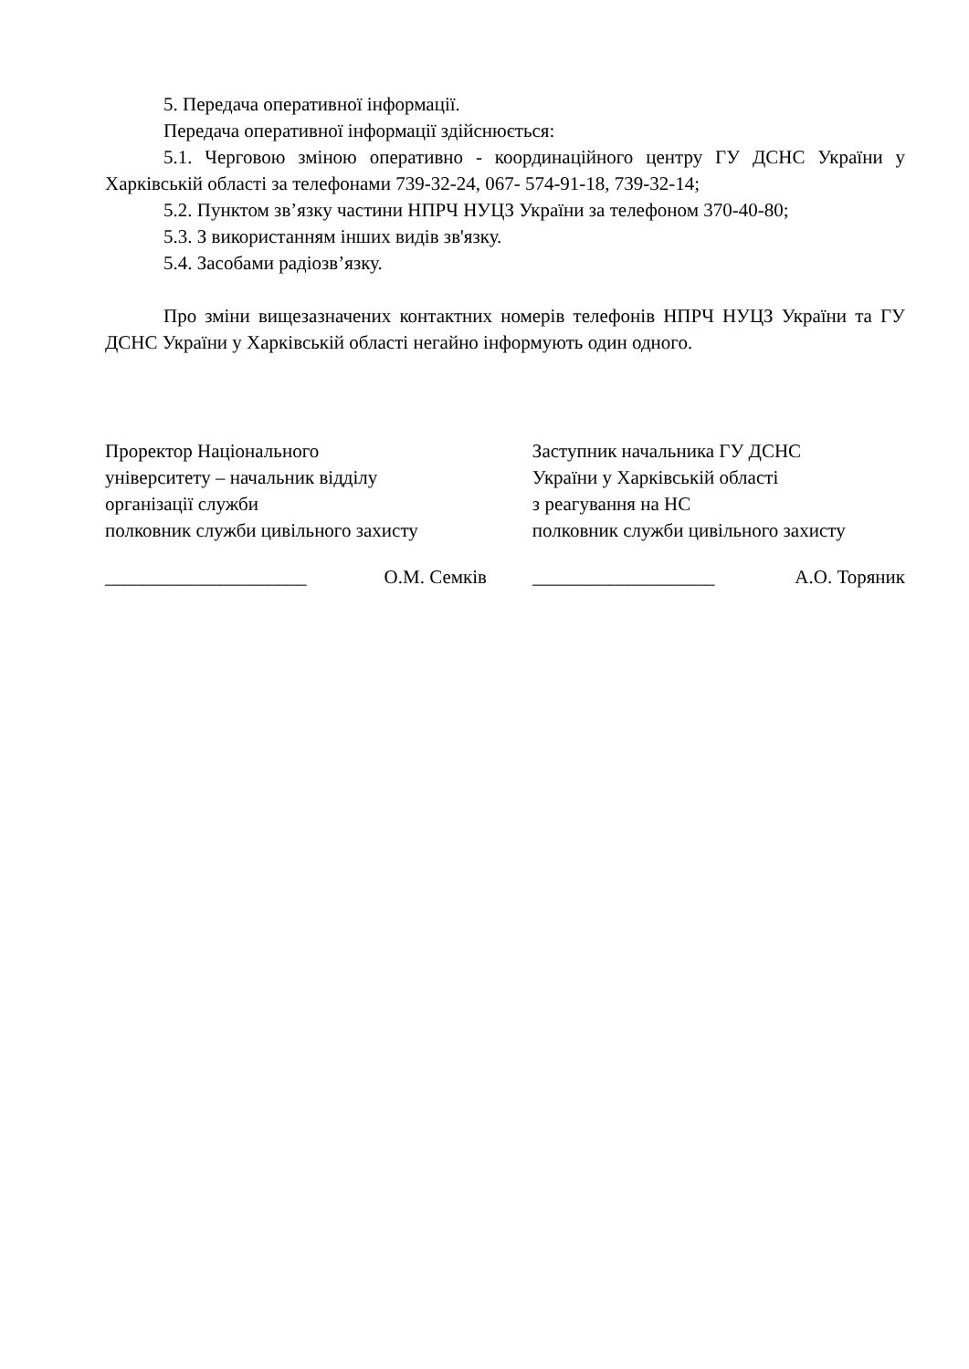5. Передача оперативної інформації.
Передача оперативної інформації здійснюється:
5.1. Черговою зміною оперативно - координаційного центру ГУ ДСНС України у Харківській області за телефонами 739-32-24, 067- 574-91-18, 739-32-14;
5.2. Пунктом зв’язку частини НПРЧ НУЦЗ України за телефоном 370-40-80;
5.3. З використанням інших видів зв'язку.
5.4. Засобами радіозв’язку.
Про зміни вищезазначених контактних номерів телефонів НПРЧ НУЦЗ України та ГУ ДСНС України у Харківській області негайно інформують один одного.
Проректор Національного
університету – начальник відділу
організації служби
полковник служби цивільного захисту
Заступник начальника ГУ ДСНС
України у Харківській області
з реагування на НС
полковник служби цивільного захисту
_____________________ О.М. Семків ___________________ А.О. Торяник